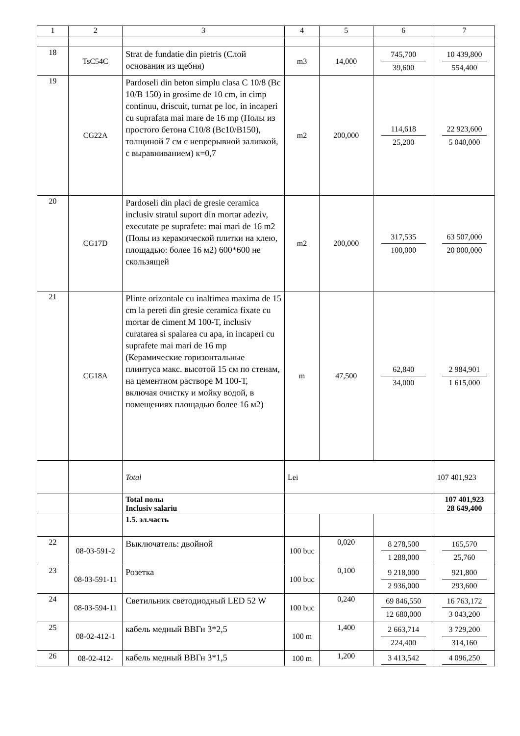| 1 | 2 | 3 | 4 | 5 | 6 | 7 |
| --- | --- | --- | --- | --- | --- | --- |
| 18 | TsC54C | Strat de fundatie din pietris (Слой основания из щебня) | m3 | 14,000 | 745,700 39,600 | 10 439,800 554,400 |
| 19 | CG22A | Pardoseli din beton simplu clasa C 10/8 (Bc 10/B 150) in grosime de 10 cm, in cimp continuu, driscuit, turnat pe loc, in incaperi cu suprafata mai mare de 16 mp (Полы из простого бетона С10/8 (Вс10/В150), толщиной 7 см с непрерывной заливкой, с выравниванием) к=0,7 | m2 | 200,000 | 114,618 25,200 | 22 923,600 5 040,000 |
| 20 | CG17D | Pardoseli din placi de gresie ceramica inclusiv stratul suport din mortar adeziv, executate pe suprafete: mai mari de 16 m2 (Полы из керамической плитки на клею, площадью: более 16 м2) 600*600 не скользящей | m2 | 200,000 | 317,535 100,000 | 63 507,000 20 000,000 |
| 21 | CG18A | Plinte orizontale cu inaltimea maxima de 15 cm la pereti din gresie ceramica fixate cu mortar de ciment M 100-T, inclusiv curatarea si spalarea cu apa, in incaperi cu suprafete mai mari de 16 mp (Керамические горизонтальные плинтуса макс. высотой 15 см по стенам, на цементном растворе М 100-Т, включая очистку и мойку водой, в помещениях площадью более 16 м2) | m | 47,500 | 62,840 34,000 | 2 984,901 1 615,000 |
| | | Total | Lei | | | 107 401,923 |
| | | Total полы Inclusiv salariu | | | | 107 401,923 28 649,400 |
| | | 1.5. эл.часть | | | | |
| 22 | 08-03-591-2 | Выключатель: двойной | 100 buc | 0,020 | 8 278,500 1 288,000 | 165,570 25,760 |
| 23 | 08-03-591-11 | Розетка | 100 buc | 0,100 | 9 218,000 2 936,000 | 921,800 293,600 |
| 24 | 08-03-594-11 | Светильник светодиодный LED 52 W | 100 buc | 0,240 | 69 846,550 12 680,000 | 16 763,172 3 043,200 |
| 25 | 08-02-412-1 | кабель медный ВВГн 3*2,5 | 100 m | 1,400 | 2 663,714 224,400 | 3 729,200 314,160 |
| 26 | 08-02-412- | кабель медный ВВГн 3*1,5 | 100 m | 1,200 | 3 413,542 | 4 096,250 |